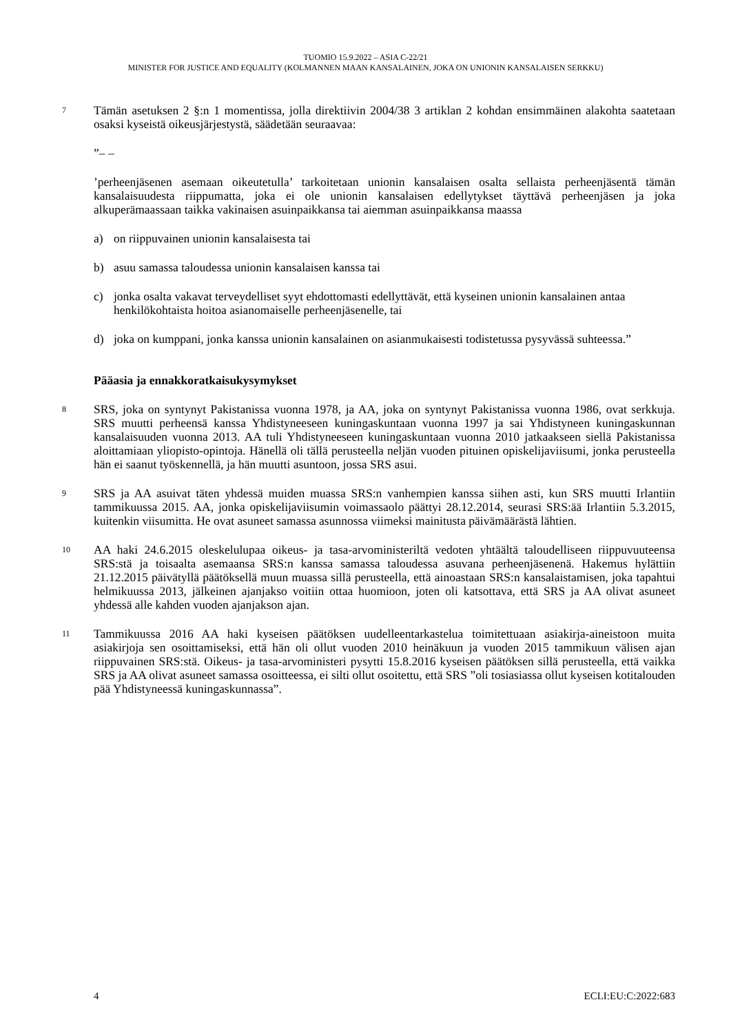TUOMIO 15.9.2022 – ASIA C-22/21
MINISTER FOR JUSTICE AND EQUALITY (KOLMANNEN MAAN KANSALAINEN, JOKA ON UNIONIN KANSALAISEN SERKKU)
7 Tämän asetuksen 2 §:n 1 momentissa, jolla direktiivin 2004/38 3 artiklan 2 kohdan ensimmäinen alakohta saatetaan osaksi kyseistä oikeusjärjestystä, säädetään seuraavaa:
”– –
’perheenjäsenen asemaan oikeutetulla’ tarkoitetaan unionin kansalaisen osalta sellaista perheenjäsentä tämän kansalaisuudesta riippumatta, joka ei ole unionin kansalaisen edellytykset täyttävä perheenjäsen ja joka alkuperämaassaan taikka vakinaisen asuinpaikkansa tai aiemman asuinpaikkansa maassa
a) on riippuvainen unionin kansalaisesta tai
b) asuu samassa taloudessa unionin kansalaisen kanssa tai
c) jonka osalta vakavat terveydelliset syyt ehdottomasti edellyttävät, että kyseinen unionin kansalainen antaa henkilökohtaista hoitoa asianomaiselle perheenjäsenelle, tai
d) joka on kumppani, jonka kanssa unionin kansalainen on asianmukaisesti todistetussa pysyvässä suhteessa.”
Pääasia ja ennakkoratkaisukysymykset
8 SRS, joka on syntynyt Pakistanissa vuonna 1978, ja AA, joka on syntynyt Pakistanissa vuonna 1986, ovat serkkuja. SRS muutti perheensä kanssa Yhdistyneeseen kuningaskuntaan vuonna 1997 ja sai Yhdistyneen kuningaskunnan kansalaisuuden vuonna 2013. AA tuli Yhdistyneeseen kuningaskuntaan vuonna 2010 jatkaakseen siellä Pakistanissa aloittamiaan yliopisto-opintoja. Hänellä oli tällä perusteella neljän vuoden pituinen opiskelijaviisumi, jonka perusteella hän ei saanut työskennellä, ja hän muutti asuntoon, jossa SRS asui.
9 SRS ja AA asuivat täten yhdessä muiden muassa SRS:n vanhempien kanssa siihen asti, kun SRS muutti Irlantiin tammikuussa 2015. AA, jonka opiskelijaviisumin voimassaolo päättyi 28.12.2014, seurasi SRS:ää Irlantiin 5.3.2015, kuitenkin viisumitta. He ovat asuneet samassa asunnossa viimeksi mainitusta päivämäärästä lähtien.
10 AA haki 24.6.2015 oleskelulupaa oikeus- ja tasa-arvoministeriltä vedoten yhtäältä taloudelliseen riippuvuuteensa SRS:stä ja toisaalta asemaansa SRS:n kanssa samassa taloudessa asuvana perheenjäsenenä. Hakemus hylättiin 21.12.2015 päivätyllä päätöksellä muun muassa sillä perusteella, että ainoastaan SRS:n kansalaistamisen, joka tapahtui helmikuussa 2013, jälkeinen ajanjakso voitiin ottaa huomioon, joten oli katsottava, että SRS ja AA olivat asuneet yhdessä alle kahden vuoden ajanjakson ajan.
11 Tammikuussa 2016 AA haki kyseisen päätöksen uudelleentarkastelua toimitettuaan asiakirja-aineistoon muita asiakirjoja sen osoittamiseksi, että hän oli ollut vuoden 2010 heinäkuun ja vuoden 2015 tammikuun välisen ajan riippuvainen SRS:stä. Oikeus- ja tasa-arvoministeri pysytti 15.8.2016 kyseisen päätöksen sillä perusteella, että vaikka SRS ja AA olivat asuneet samassa osoitteessa, ei silti ollut osoitettu, että SRS ”oli tosiasiassa ollut kyseisen kotitalouden pää Yhdistyneessä kuningaskunnassa”.
4 ECLI:EU:C:2022:683